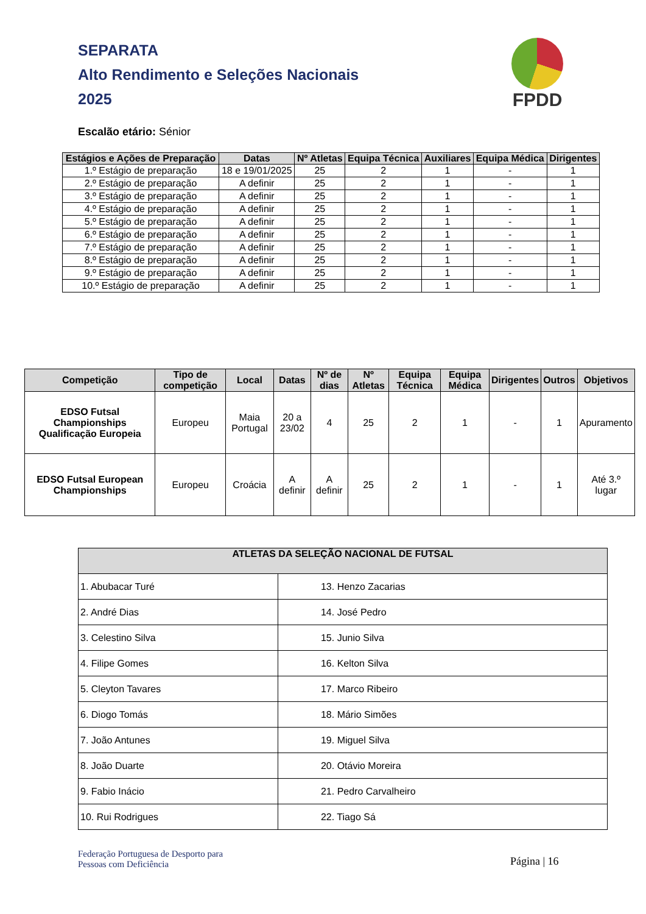SEPARATA
Alto Rendimento e Seleções Nacionais
2025
FPDD
Escalão etário: Sénior
| Estágios e Ações de Preparação | Datas | Nº Atletas | Equipa Técnica | Auxiliares | Equipa Médica | Dirigentes |
| --- | --- | --- | --- | --- | --- | --- |
| 1.º Estágio de preparação | 18 e 19/01/2025 | 25 | 2 | 1 | - | 1 |
| 2.º Estágio de preparação | A definir | 25 | 2 | 1 | - | 1 |
| 3.º Estágio de preparação | A definir | 25 | 2 | 1 | - | 1 |
| 4.º Estágio de preparação | A definir | 25 | 2 | 1 | - | 1 |
| 5.º Estágio de preparação | A definir | 25 | 2 | 1 | - | 1 |
| 6.º Estágio de preparação | A definir | 25 | 2 | 1 | - | 1 |
| 7.º Estágio de preparação | A definir | 25 | 2 | 1 | - | 1 |
| 8.º Estágio de preparação | A definir | 25 | 2 | 1 | - | 1 |
| 9.º Estágio de preparação | A definir | 25 | 2 | 1 | - | 1 |
| 10.º Estágio de preparação | A definir | 25 | 2 | 1 | - | 1 |
| Competição | Tipo de competição | Local | Datas | Nº de dias | Nº Atletas | Equipa Técnica | Equipa Médica | Dirigentes | Outros | Objetivos |
| --- | --- | --- | --- | --- | --- | --- | --- | --- | --- | --- |
| EDSO Futsal Championships Qualificação Europeia | Europeu | Maia Portugal | 20 a 23/02 | 4 | 25 | 2 | 1 | - | 1 | Apuramento |
| EDSO Futsal European Championships | Europeu | Croácia | A definir | A definir | 25 | 2 | 1 | - | 1 | Até 3.º lugar |
| ATLETAS DA SELEÇÃO NACIONAL DE FUTSAL | |
| --- | --- |
| 1. Abubacar Turé | 13. Henzo Zacarias |
| 2. André Dias | 14. José Pedro |
| 3. Celestino Silva | 15. Junio Silva |
| 4. Filipe Gomes | 16. Kelton Silva |
| 5. Cleyton Tavares | 17. Marco Ribeiro |
| 6. Diogo Tomás | 18. Mário Simões |
| 7. João Antunes | 19. Miguel Silva |
| 8. João Duarte | 20. Otávio Moreira |
| 9. Fabio Inácio | 21. Pedro Carvalheiro |
| 10. Rui Rodrigues | 22. Tiago Sá |
Federação Portuguesa de Desporto para
Pessoas com Deficiência
Página | 16